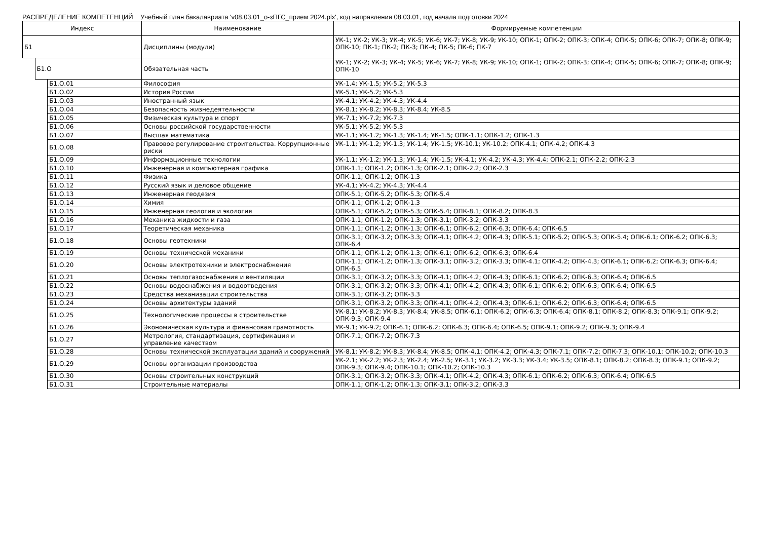РАСПРЕДЕЛЕНИЕ КОМПЕТЕНЦИЙ Учебный план бакалавриата 'v08.03.01_о-зПГС_прием 2024.plx', код направления 08.03.01, год начала подготовки 2024
| Индекс | | | Наименование | Формируемые компетенции |
| --- | --- | --- | --- | --- |
| Б1 | | | Дисциплины (модули) | УК-1; УК-2; УК-3; УК-4; УК-5; УК-6; УК-7; УК-8; УК-9; УК-10; ОПК-1; ОПК-2; ОПК-3; ОПК-4; ОПК-5; ОПК-6; ОПК-7; ОПК-8; ОПК-9; ОПК-10; ПК-1; ПК-2; ПК-3; ПК-4; ПК-5; ПК-6; ПК-7 |
| | Б1.О | | Обязательная часть | УК-1; УК-2; УК-3; УК-4; УК-5; УК-6; УК-7; УК-8; УК-9; УК-10; ОПК-1; ОПК-2; ОПК-3; ОПК-4; ОПК-5; ОПК-6; ОПК-7; ОПК-8; ОПК-9; ОПК-10 |
| | | Б1.О.01 | Философия | УК-1.4; УК-1.5; УК-5.2; УК-5.3 |
| | | Б1.О.02 | История России | УК-5.1; УК-5.2; УК-5.3 |
| | | Б1.О.03 | Иностранный язык | УК-4.1; УК-4.2; УК-4.3; УК-4.4 |
| | | Б1.О.04 | Безопасность жизнедеятельности | УК-8.1; УК-8.2; УК-8.3; УК-8.4; УК-8.5 |
| | | Б1.О.05 | Физическая культура и спорт | УК-7.1; УК-7.2; УК-7.3 |
| | | Б1.О.06 | Основы российской государственности | УК-5.1; УК-5.2; УК-5.3 |
| | | Б1.О.07 | Высшая математика | УК-1.1; УК-1.2; УК-1.3; УК-1.4; УК-1.5; ОПК-1.1; ОПК-1.2; ОПК-1.3 |
| | | Б1.О.08 | Правовое регулирование строительства. Коррупционные риски | УК-1.1; УК-1.2; УК-1.3; УК-1.4; УК-1.5; УК-10.1; УК-10.2; ОПК-4.1; ОПК-4.2; ОПК-4.3 |
| | | Б1.О.09 | Информационные технологии | УК-1.1; УК-1.2; УК-1.3; УК-1.4; УК-1.5; УК-4.1; УК-4.2; УК-4.3; УК-4.4; ОПК-2.1; ОПК-2.2; ОПК-2.3 |
| | | Б1.О.10 | Инженерная и компьютерная графика | ОПК-1.1; ОПК-1.2; ОПК-1.3; ОПК-2.1; ОПК-2.2; ОПК-2.3 |
| | | Б1.О.11 | Физика | ОПК-1.1; ОПК-1.2; ОПК-1.3 |
| | | Б1.О.12 | Русский язык и деловое общение | УК-4.1; УК-4.2; УК-4.3; УК-4.4 |
| | | Б1.О.13 | Инженерная геодезия | ОПК-5.1; ОПК-5.2; ОПК-5.3; ОПК-5.4 |
| | | Б1.О.14 | Химия | ОПК-1.1; ОПК-1.2; ОПК-1.3 |
| | | Б1.О.15 | Инженерная геология и экология | ОПК-5.1; ОПК-5.2; ОПК-5.3; ОПК-5.4; ОПК-8.1; ОПК-8.2; ОПК-8.3 |
| | | Б1.О.16 | Механика жидкости и газа | ОПК-1.1; ОПК-1.2; ОПК-1.3; ОПК-3.1; ОПК-3.2; ОПК-3.3 |
| | | Б1.О.17 | Теоретическая механика | ОПК-1.1; ОПК-1.2; ОПК-1.3; ОПК-6.1; ОПК-6.2; ОПК-6.3; ОПК-6.4; ОПК-6.5 |
| | | Б1.О.18 | Основы геотехники | ОПК-3.1; ОПК-3.2; ОПК-3.3; ОПК-4.1; ОПК-4.2; ОПК-4.3; ОПК-5.1; ОПК-5.2; ОПК-5.3; ОПК-5.4; ОПК-6.1; ОПК-6.2; ОПК-6.3; ОПК-6.4 |
| | | Б1.О.19 | Основы технической механики | ОПК-1.1; ОПК-1.2; ОПК-1.3; ОПК-6.1; ОПК-6.2; ОПК-6.3; ОПК-6.4 |
| | | Б1.О.20 | Основы электротехники и электроснабжения | ОПК-1.1; ОПК-1.2; ОПК-1.3; ОПК-3.1; ОПК-3.2; ОПК-3.3; ОПК-4.1; ОПК-4.2; ОПК-4.3; ОПК-6.1; ОПК-6.2; ОПК-6.3; ОПК-6.4; ОПК-6.5 |
| | | Б1.О.21 | Основы теплогазоснабжения и вентиляции | ОПК-3.1; ОПК-3.2; ОПК-3.3; ОПК-4.1; ОПК-4.2; ОПК-4.3; ОПК-6.1; ОПК-6.2; ОПК-6.3; ОПК-6.4; ОПК-6.5 |
| | | Б1.О.22 | Основы водоснабжения и водоотведения | ОПК-3.1; ОПК-3.2; ОПК-3.3; ОПК-4.1; ОПК-4.2; ОПК-4.3; ОПК-6.1; ОПК-6.2; ОПК-6.3; ОПК-6.4; ОПК-6.5 |
| | | Б1.О.23 | Средства механизации строительства | ОПК-3.1; ОПК-3.2; ОПК-3.3 |
| | | Б1.О.24 | Основы архитектуры зданий | ОПК-3.1; ОПК-3.2; ОПК-3.3; ОПК-4.1; ОПК-4.2; ОПК-4.3; ОПК-6.1; ОПК-6.2; ОПК-6.3; ОПК-6.4; ОПК-6.5 |
| | | Б1.О.25 | Технологические процессы в строительстве | УК-8.1; УК-8.2; УК-8.3; УК-8.4; УК-8.5; ОПК-6.1; ОПК-6.2; ОПК-6.3; ОПК-6.4; ОПК-8.1; ОПК-8.2; ОПК-8.3; ОПК-9.1; ОПК-9.2; ОПК-9.3; ОПК-9.4 |
| | | Б1.О.26 | Экономическая культура и финансовая грамотность | УК-9.1; УК-9.2; ОПК-6.1; ОПК-6.2; ОПК-6.3; ОПК-6.4; ОПК-6.5; ОПК-9.1; ОПК-9.2; ОПК-9.3; ОПК-9.4 |
| | | Б1.О.27 | Метрология, стандартизация, сертификация и управление качеством | ОПК-7.1; ОПК-7.2; ОПК-7.3 |
| | | Б1.О.28 | Основы технической эксплуатации зданий и сооружений | УК-8.1; УК-8.2; УК-8.3; УК-8.4; УК-8.5; ОПК-4.1; ОПК-4.2; ОПК-4.3; ОПК-7.1; ОПК-7.2; ОПК-7.3; ОПК-10.1; ОПК-10.2; ОПК-10.3 |
| | | Б1.О.29 | Основы организации производства | УК-2.1; УК-2.2; УК-2.3; УК-2.4; УК-2.5; УК-3.1; УК-3.2; УК-3.3; УК-3.4; УК-3.5; ОПК-8.1; ОПК-8.2; ОПК-8.3; ОПК-9.1; ОПК-9.2; ОПК-9.3; ОПК-9.4; ОПК-10.1; ОПК-10.2; ОПК-10.3 |
| | | Б1.О.30 | Основы строительных конструкций | ОПК-3.1; ОПК-3.2; ОПК-3.3; ОПК-4.1; ОПК-4.2; ОПК-4.3; ОПК-6.1; ОПК-6.2; ОПК-6.3; ОПК-6.4; ОПК-6.5 |
| | | Б1.О.31 | Строительные материалы | ОПК-1.1; ОПК-1.2; ОПК-1.3; ОПК-3.1; ОПК-3.2; ОПК-3.3 |